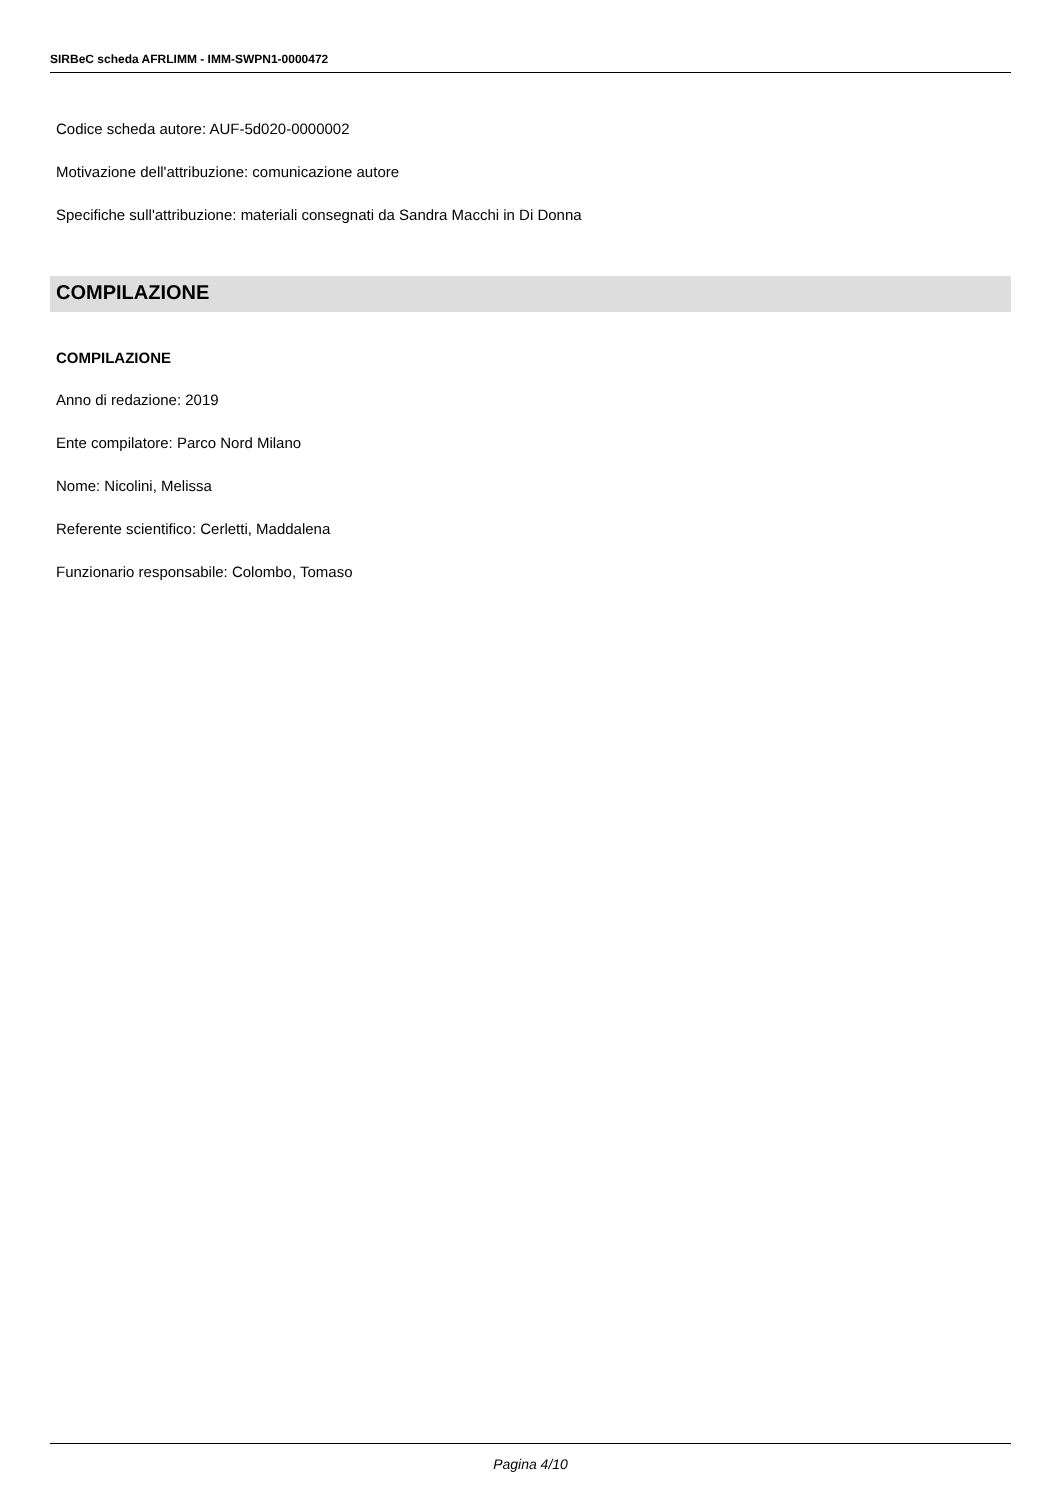SIRBeC scheda AFRLIMM - IMM-SWPN1-0000472
Codice scheda autore: AUF-5d020-0000002
Motivazione dell'attribuzione: comunicazione autore
Specifiche sull'attribuzione: materiali consegnati da Sandra Macchi in Di Donna
COMPILAZIONE
COMPILAZIONE
Anno di redazione: 2019
Ente compilatore: Parco Nord Milano
Nome: Nicolini, Melissa
Referente scientifico: Cerletti, Maddalena
Funzionario responsabile: Colombo, Tomaso
Pagina 4/10